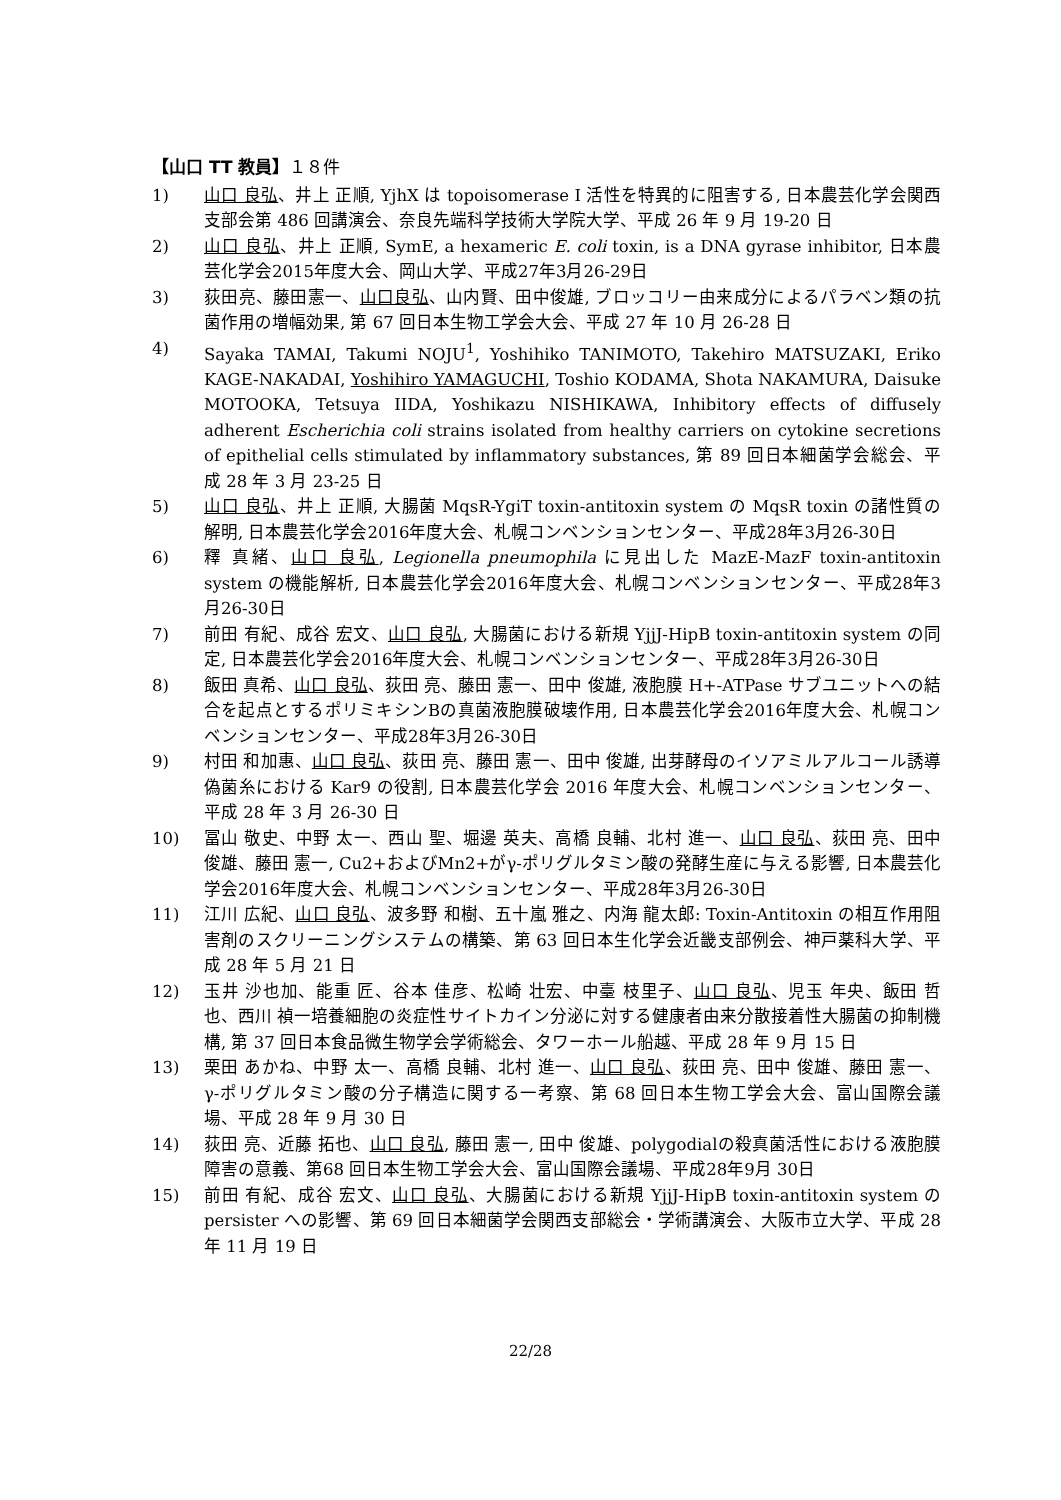【山口 TT 教員】１８件
1) 山口 良弘、井上 正順, YjhX は topoisomerase I 活性を特異的に阻害する, 日本農芸化学会関西支部会第 486 回講演会、奈良先端科学技術大学院大学、平成 26 年 9 月 19-20 日
2) 山口 良弘、井上 正順, SymE, a hexameric E. coli toxin, is a DNA gyrase inhibitor, 日本農芸化学会2015年度大会、岡山大学、平成27年3月26-29日
3) 荻田亮、藤田憲一、山口良弘、山内賢、田中俊雄, ブロッコリー由来成分によるパラベン類の抗菌作用の増幅効果, 第 67 回日本生物工学会大会、平成 27 年 10 月 26-28 日
4) Sayaka TAMAI, Takumi NOJU<sup>1</sup>, Yoshihiko TANIMOTO, Takehiro MATSUZAKI, Eriko KAGE-NAKADAI, Yoshihiro YAMAGUCHI, Toshio KODAMA, Shota NAKAMURA, Daisuke MOTOOKA, Tetsuya IIDA, Yoshikazu NISHIKAWA, Inhibitory effects of diffusely adherent Escherichia coli strains isolated from healthy carriers on cytokine secretions of epithelial cells stimulated by inflammatory substances, 第 89 回日本細菌学会総会、平成 28 年 3 月 23-25 日
5) 山口 良弘、井上 正順, 大腸菌 MqsR-YgiT toxin-antitoxin system の MqsR toxin の諸性質の解明, 日本農芸化学会2016年度大会、札幌コンベンションセンター、平成28年3月26-30日
6) 釋 真緒、山口 良弘, Legionella pneumophila に見出した MazE-MazF toxin-antitoxin system の機能解析, 日本農芸化学会2016年度大会、札幌コンベンションセンター、平成28年3月26-30日
7) 前田 有紀、成谷 宏文、山口 良弘, 大腸菌における新規 YjjJ-HipB toxin-antitoxin system の同定, 日本農芸化学会2016年度大会、札幌コンベンションセンター、平成28年3月26-30日
8) 飯田 真希、山口 良弘、荻田 亮、藤田 憲一、田中 俊雄, 液胞膜 H+-ATPase サブユニットへの結合を起点とするポリミキシンBの真菌液胞膜破壊作用, 日本農芸化学会2016年度大会、札幌コンベンションセンター、平成28年3月26-30日
9) 村田 和加惠、山口 良弘、荻田 亮、藤田 憲一、田中 俊雄, 出芽酵母のイソアミルアルコール誘導偽菌糸における Kar9 の役割, 日本農芸化学会 2016 年度大会、札幌コンベンションセンター、平成 28 年 3 月 26-30 日
10) 冨山 敬史、中野 太一、西山 聖、堀邊 英夫、高橋 良輔、北村 進一、山口 良弘、荻田 亮、田中 俊雄、藤田 憲一, Cu2+およびMn2+がγ-ポリグルタミン酸の発酵生産に与える影響, 日本農芸化学会2016年度大会、札幌コンベンションセンター、平成28年3月26-30日
11) 江川 広紀、山口 良弘、波多野 和樹、五十嵐 雅之、内海 龍太郎: Toxin-Antitoxin の相互作用阻害剤のスクリーニングシステムの構築、第 63 回日本生化学会近畿支部例会、神戸薬科大学、平成 28 年 5 月 21 日
12) 玉井 沙也加、能重 匠、谷本 佳彦、松崎 壮宏、中臺 枝里子、山口 良弘、児玉 年央、飯田 哲也、西川 禎一培養細胞の炎症性サイトカイン分泌に対する健康者由来分散接着性大腸菌の抑制機構, 第 37 回日本食品微生物学会学術総会、タワーホール船越、平成 28 年 9 月 15 日
13) 栗田 あかね、中野 太一、高橋 良輔、北村 進一、山口 良弘、荻田 亮、田中 俊雄、藤田 憲一、γ-ポリグルタミン酸の分子構造に関する一考察、第 68 回日本生物工学会大会、富山国際会議場、平成 28 年 9 月 30 日
14) 荻田 亮、近藤 拓也、山口 良弘, 藤田 憲一, 田中 俊雄、polygodialの殺真菌活性における液胞膜障害の意義、第68 回日本生物工学会大会、富山国際会議場、平成28年9月 30日
15) 前田 有紀、成谷 宏文、山口 良弘、大腸菌における新規 YjjJ-HipB toxin-antitoxin system の persister への影響、第 69 回日本細菌学会関西支部総会・学術講演会、大阪市立大学、平成 28 年 11 月 19 日
22/28